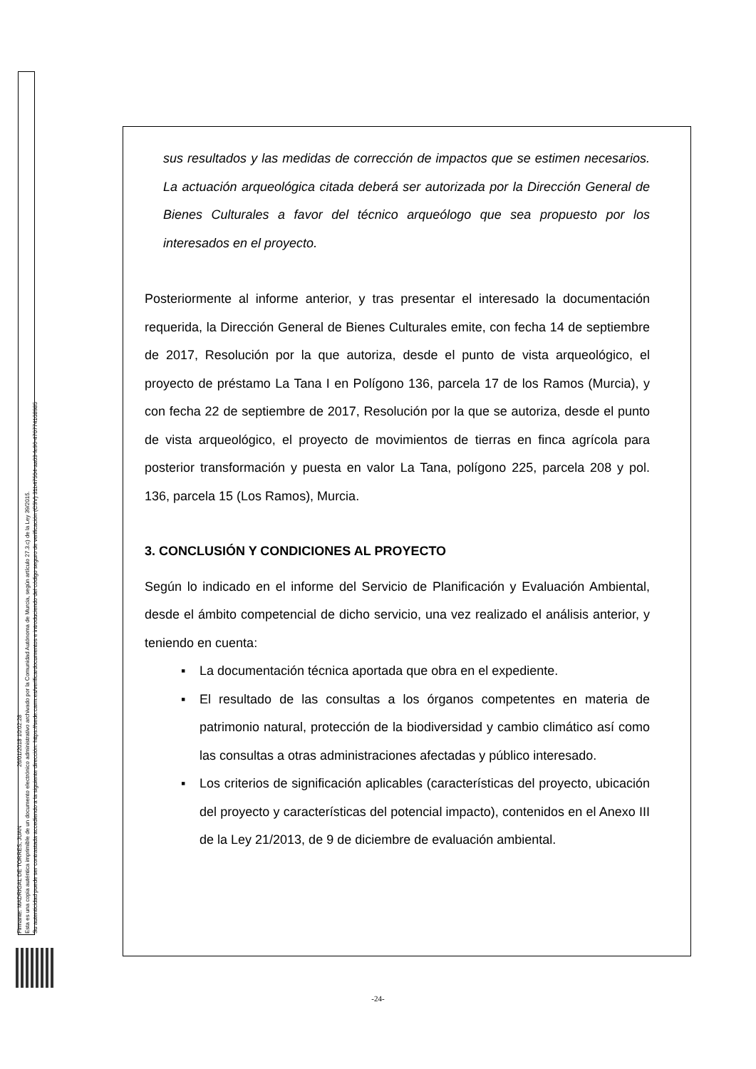Firmante: MADRIGAL DE TORRES, JUAN 26/01/2018 10:02:28
Esta es una copia auténtica imprimible de un documento electrónico administrativo archivado por la Comunidad Autónoma de Murcia, según artículo 27.3.c) de la Ley 39/2015.
Su autenticidad puede ser contrastada accediendo a la siguiente dirección: https://sede.carm.es/verificardocumentos e introduciendo del código seguro de verificación (CSV) 31b47504-aa03-fe96-470774108985
sus resultados y las medidas de corrección de impactos que se estimen necesarios. La actuación arqueológica citada deberá ser autorizada por la Dirección General de Bienes Culturales a favor del técnico arqueólogo que sea propuesto por los interesados en el proyecto.
Posteriormente al informe anterior, y tras presentar el interesado la documentación requerida, la Dirección General de Bienes Culturales emite, con fecha 14 de septiembre de 2017, Resolución por la que autoriza, desde el punto de vista arqueológico, el proyecto de préstamo La Tana I en Polígono 136, parcela 17 de los Ramos (Murcia), y con fecha 22 de septiembre de 2017, Resolución por la que se autoriza, desde el punto de vista arqueológico, el proyecto de movimientos de tierras en finca agrícola para posterior transformación y puesta en valor La Tana, polígono 225, parcela 208 y pol. 136, parcela 15 (Los Ramos), Murcia.
3. CONCLUSIÓN Y CONDICIONES AL PROYECTO
Según lo indicado en el informe del Servicio de Planificación y Evaluación Ambiental, desde el ámbito competencial de dicho servicio, una vez realizado el análisis anterior, y teniendo en cuenta:
▪ La documentación técnica aportada que obra en el expediente.
▪ El resultado de las consultas a los órganos competentes en materia de patrimonio natural, protección de la biodiversidad y cambio climático así como las consultas a otras administraciones afectadas y público interesado.
▪ Los criterios de significación aplicables (características del proyecto, ubicación del proyecto y características del potencial impacto), contenidos en el Anexo III de la Ley 21/2013, de 9 de diciembre de evaluación ambiental.
-24-